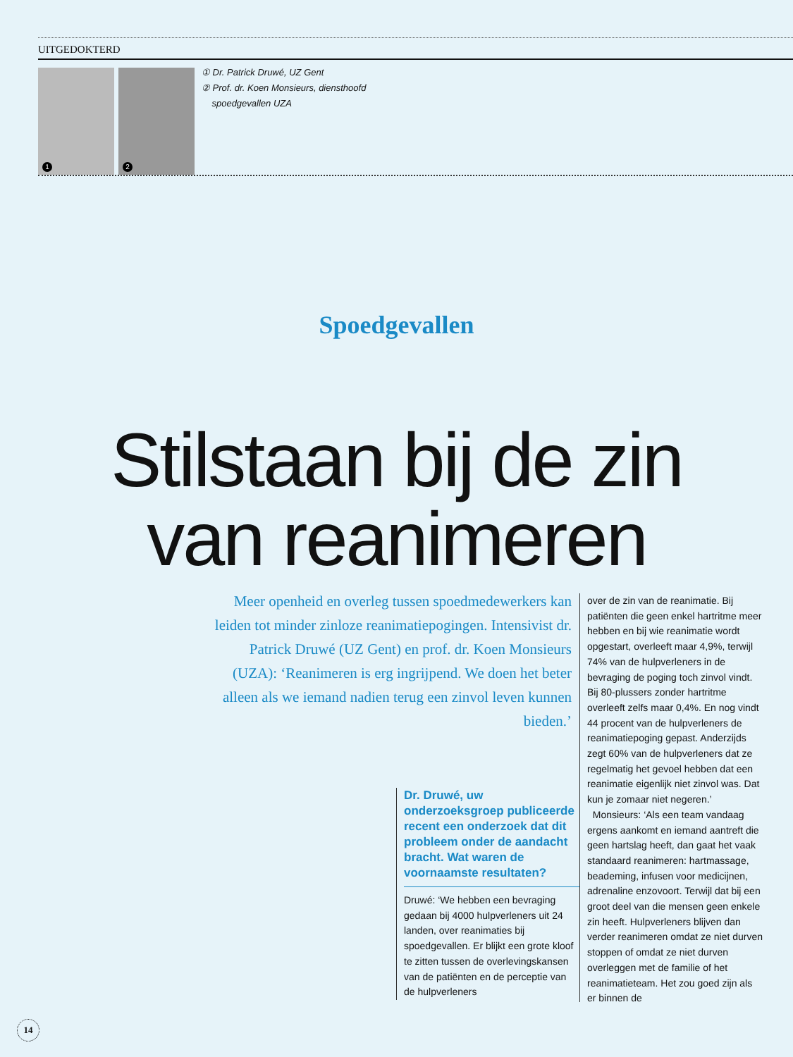UITGEDOKTERD
1
2
① Dr. Patrick Druwé, UZ Gent
② Prof. dr. Koen Monsieurs, diensthoofd
spoedgevallen UZA
Spoedgevallen
Stilstaan bij de zin
van reanimeren
Meer openheid en overleg tussen spoedmedewerkers kan leiden tot minder zinloze reanimatiepogingen. Intensivist dr. Patrick Druwé (UZ Gent) en prof. dr. Koen Monsieurs (UZA): ‘Reanimeren is erg ingrijpend. We doen het beter alleen als we iemand nadien terug een zinvol leven kunnen bieden.’
Dr. Druwé, uw onderzoeksgroep publiceerde recent een onderzoek dat dit probleem onder de aandacht bracht. Wat waren de voornaamste resultaten?
Druwé: ‘We hebben een bevraging gedaan bij 4000 hulpverleners uit 24 landen, over reanimaties bij spoedgevallen. Er blijkt een grote kloof te zitten tussen de overlevingskansen van de patiënten en de perceptie van de hulpverleners
over de zin van de reanimatie. Bij patiënten die geen enkel hartritme meer hebben en bij wie reanimatie wordt opgestart, overleeft maar 4,9%, terwijl 74% van de hulpverleners in de bevraging de poging toch zinvol vindt. Bij 80-plussers zonder hartritme overleeft zelfs maar 0,4%. En nog vindt 44 procent van de hulpverleners de reanimatiepoging gepast. Anderzijds zegt 60% van de hulpverleners dat ze regelmatig het gevoel hebben dat een reanimatie eigenlijk niet zinvol was. Dat kun je zomaar niet negeren.’
Monsieurs: ‘Als een team vandaag ergens aankomt en iemand aantreft die geen hartslag heeft, dan gaat het vaak standaard reanimeren: hartmassage, beademing, infusen voor medicijnen, adrenaline enzovoort. Terwijl dat bij een groot deel van die mensen geen enkele zin heeft. Hulpverleners blijven dan verder reanimeren omdat ze niet durven stoppen of omdat ze niet durven overleggen met de familie of het reanimatieteam. Het zou goed zijn als er binnen de
14